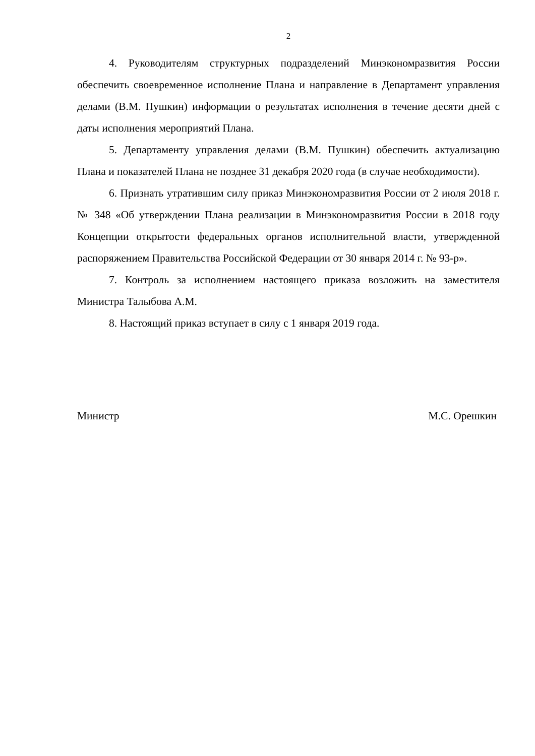2
4. Руководителям структурных подразделений Минэкономразвития России обеспечить своевременное исполнение Плана и направление в Департамент управления делами (В.М. Пушкин) информации о результатах исполнения в течение десяти дней с даты исполнения мероприятий Плана.
5. Департаменту управления делами (В.М. Пушкин) обеспечить актуализацию Плана и показателей Плана не позднее 31 декабря 2020 года (в случае необходимости).
6. Признать утратившим силу приказ Минэкономразвития России от 2 июля 2018 г. № 348 «Об утверждении Плана реализации в Минэкономразвития России в 2018 году Концепции открытости федеральных органов исполнительной власти, утвержденной распоряжением Правительства Российской Федерации от 30 января 2014 г. № 93-р».
7. Контроль за исполнением настоящего приказа возложить на заместителя Министра Талыбова А.М.
8. Настоящий приказ вступает в силу с 1 января 2019 года.
Министр М.С. Орешкин